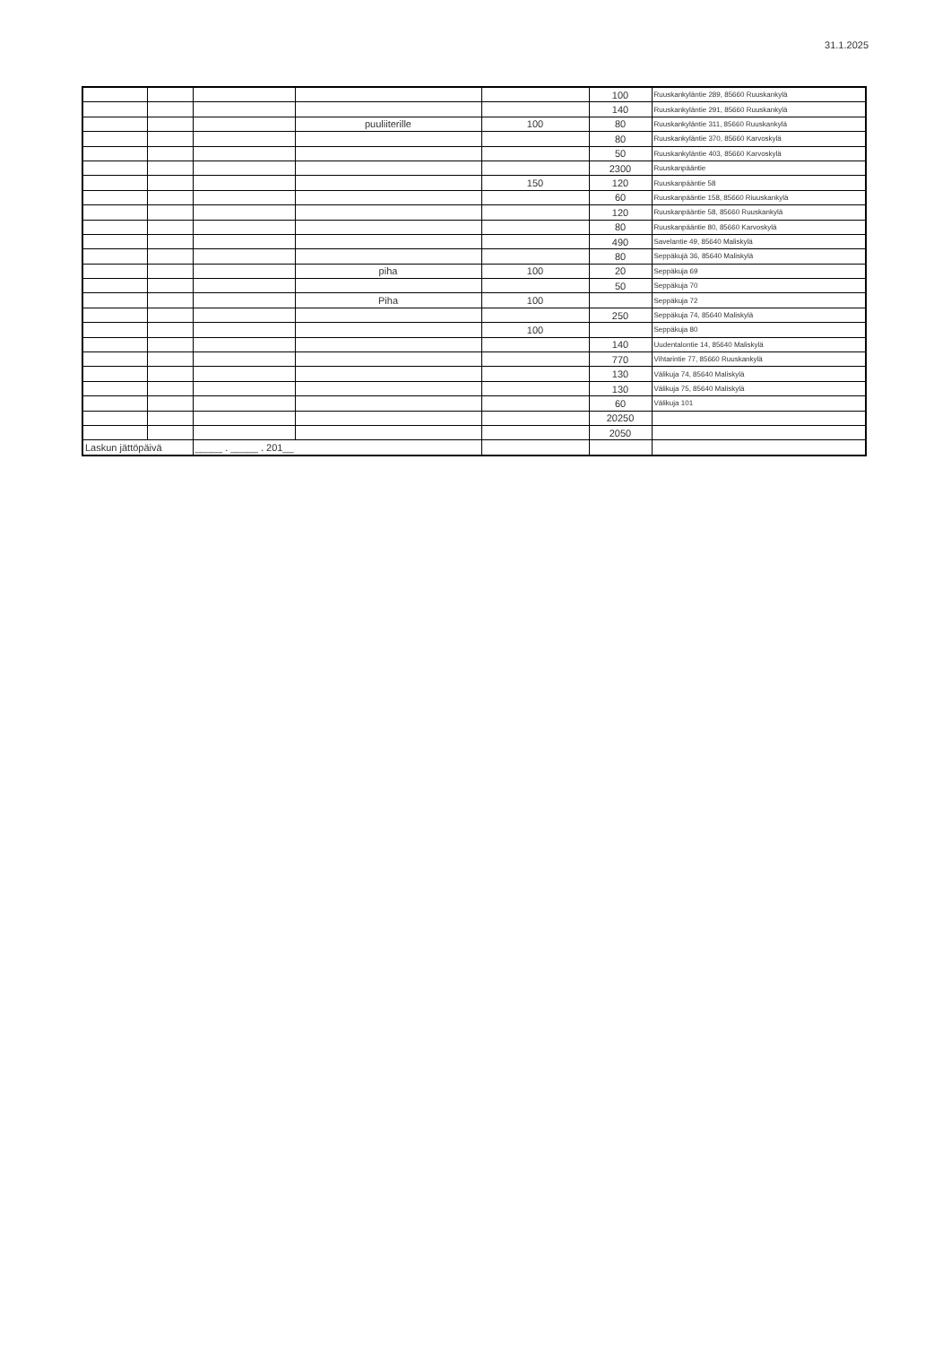31.1.2025
| | | | | | 100 | Ruuskankyläntie 289, 85660 Ruuskankylä |
| | | | | | 140 | Ruuskankyläntie 291, 85660 Ruuskankylä |
| | | | puuliiterille | 100 | 80 | Ruuskankyläntie 311, 85660 Ruuskankylä |
| | | | | | 80 | Ruuskankyläntie 370, 85660 Karvoskylä |
| | | | | | 50 | Ruuskankyläntie 403, 85660 Karvoskylä |
| | | | | | 2300 | Ruuskanpääntie |
| | | | | 150 | 120 | Ruuskanpääntie 58 |
| | | | | | 60 | Ruuskanpääntie 158, 85660 Riuuskankylä |
| | | | | | 120 | Ruuskanpääntie 58, 85660 Ruuskankylä |
| | | | | | 80 | Ruuskanpääntie 80, 85660 Karvoskylä |
| | | | | | 490 | Savelantie 49, 85640 Maliskylä |
| | | | | | 80 | Seppäkujä 36, 85640 Maliskylä |
| | | | piha | 100 | 20 | Seppäkuja 69 |
| | | | | | 50 | Seppäkuja 70 |
| | | | Piha | 100 | | Seppäkuja 72 |
| | | | | | 250 | Seppäkuja 74, 85640 Maliskylä |
| | | | | 100 | | Seppäkuja 80 |
| | | | | | 140 | Uudentalontie 14, 85640 Maliskylä |
| | | | | | 770 | Vihtarintie 77, 85660 Ruuskankylä |
| | | | | | 130 | Välikuja 74, 85640 Maliskylä |
| | | | | | 130 | Välikuja 75, 85640 Maliskylä |
| | | | | | 60 | Välikuja 101 |
| | | | | | 20250 | |
| | | | | | 2050 | |
| Laskun jättöpäivä | | _____ . _____ . 201__ | | | | |